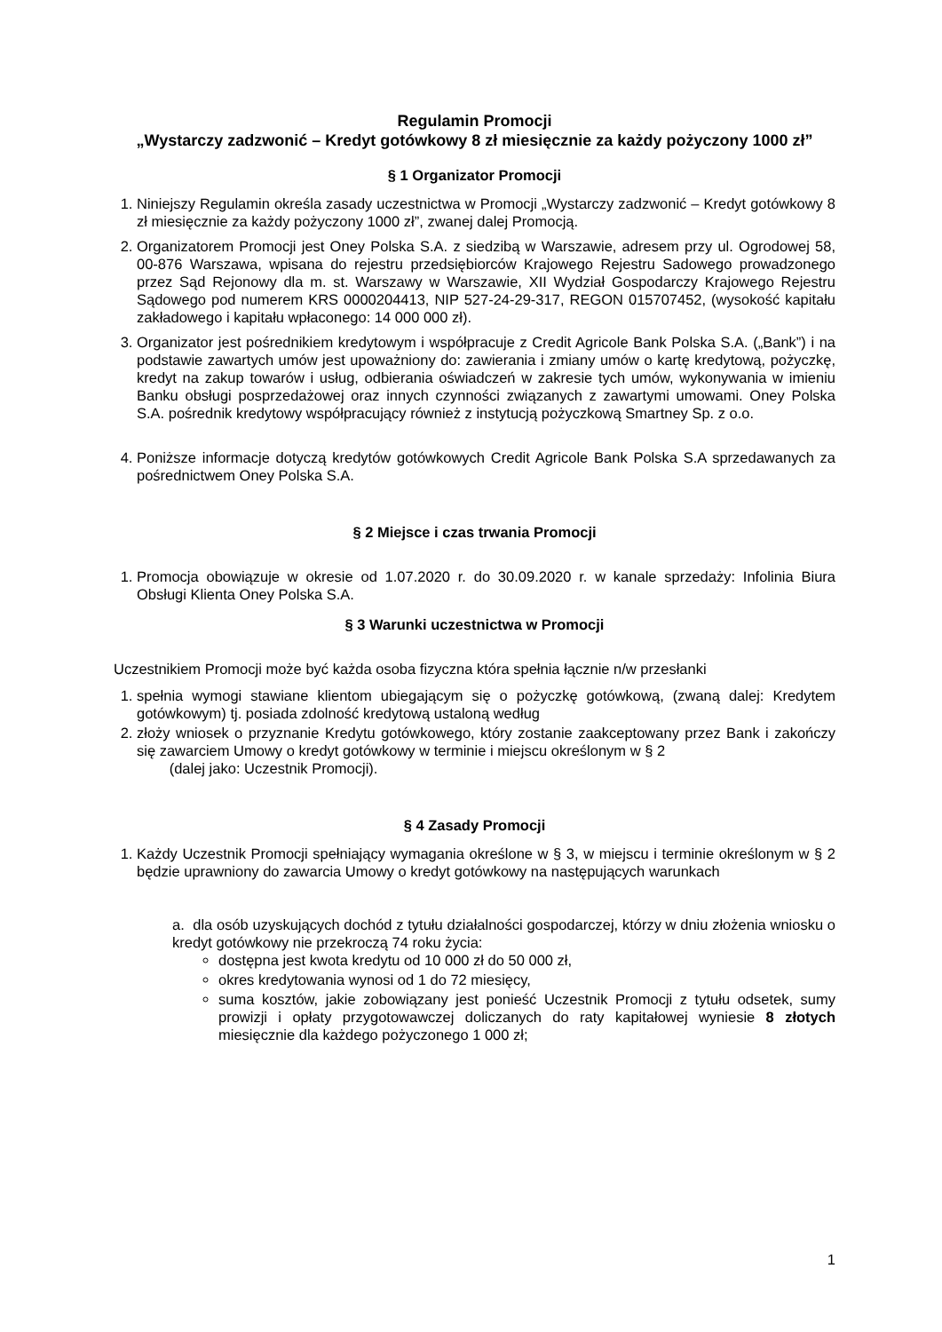Regulamin Promocji
„Wystarczy zadzwonić – Kredyt gotówkowy 8 zł miesięcznie za każdy pożyczony 1000 zł”
§ 1 Organizator Promocji
1. Niniejszy Regulamin określa zasady uczestnictwa w Promocji „Wystarczy zadzwonić – Kredyt gotówkowy 8 zł miesięcznie za każdy pożyczony 1000 zł”, zwanej dalej Promocją.
2. Organizatorem Promocji jest Oney Polska S.A. z siedzibą w Warszawie, adresem przy ul. Ogrodowej 58, 00-876 Warszawa, wpisana do rejestru przedsiębiorców Krajowego Rejestru Sadowego prowadzonego przez Sąd Rejonowy dla m. st. Warszawy w Warszawie, XII Wydział Gospodarczy Krajowego Rejestru Sądowego pod numerem KRS 0000204413, NIP 527-24-29-317, REGON 015707452, (wysokość kapitału zakładowego i kapitału wpłaconego: 14 000 000 zł).
3. Organizator jest pośrednikiem kredytowym i współpracuje z Credit Agricole Bank Polska S.A. („Bank”) i na podstawie zawartych umów jest upoważniony do: zawierania i zmiany umów o kartę kredytową, pożyczkę, kredyt na zakup towarów i usług, odbierania oświadczeń w zakresie tych umów, wykonywania w imieniu Banku obsługi posprzedażowej oraz innych czynności związanych z zawartymi umowami. Oney Polska S.A. pośrednik kredytowy współpracujący również z instytucją pożyczkową Smartney Sp. z o.o.
4. Poniższe informacje dotyczą kredytów gotówkowych Credit Agricole Bank Polska S.A sprzedawanych za pośrednictwem Oney Polska S.A.
§ 2 Miejsce i czas trwania Promocji
1. Promocja obowiązuje w okresie od 1.07.2020 r. do 30.09.2020 r. w kanale sprzedaży: Infolinia Biura Obsługi Klienta Oney Polska S.A.
§ 3 Warunki uczestnictwa w Promocji
Uczestnikiem Promocji może być każda osoba fizyczna która spełnia łącznie n/w przesłanki
1. spełnia wymogi stawiane klientom ubiegającym się o pożyczkę gotówkową, (zwaną dalej: Kredytem gotówkowym) tj. posiada zdolność kredytową ustaloną według
2. złoży wniosek o przyznanie Kredytu gotówkowego, który zostanie zaakceptowany przez Bank i zakończy się zawarciem Umowy o kredyt gotówkowy w terminie i miejscu określonym w § 2
(dalej jako: Uczestnik Promocji).
§ 4 Zasady Promocji
1. Każdy Uczestnik Promocji spełniający wymagania określone w § 3, w miejscu i terminie określonym w § 2 będzie uprawniony do zawarcia Umowy o kredyt gotówkowy na następujących warunkach
a. dla osób uzyskujących dochód z tytułu działalności gospodarczej, którzy w dniu złożenia wniosku o kredyt gotówkowy nie przekroczą 74 roku życia:
dostępna jest kwota kredytu od 10 000 zł do 50 000 zł,
okres kredytowania wynosi od 1 do 72 miesięcy,
suma kosztów, jakie zobowiązany jest ponieść Uczestnik Promocji z tytułu odsetek, sumy prowizji i opłaty przygotowawczej doliczanych do raty kapitałowej wyniesie 8 złotych miesięcznie dla każdego pożyczonego 1 000 zł;
1